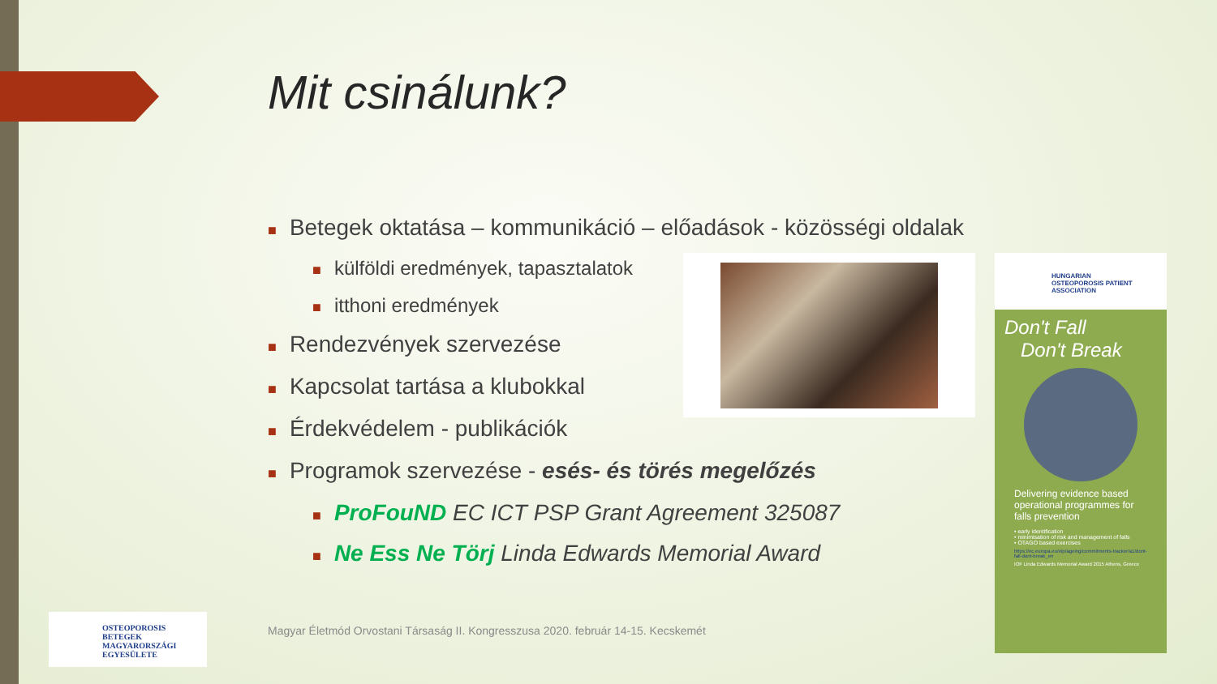Mit csinálunk?
■ Betegek oktatása – kommunikáció – előadások - közösségi oldalak
■ külföldi eredmények, tapasztalatok
■ itthoni eredmények
■ Rendezvények szervezése
■ Kapcsolat tartása a klubokkal
■ Érdekvédelem - publikációk
■ Programok szervezése - esés- és törés megelőzés
■ ProFouND EC ICT PSP Grant Agreement 325087
■ Ne Ess Ne Törj Linda Edwards Memorial Award
HUNGARIAN
OSTEOPOROSIS PATIENT
ASSOCIATION
Don't Fall
Don't Break
Delivering evidence based operational programmes for falls prevention
• early identification
• minimisation of risk and management of falls
• OTAGO based exercises
https://ec.europa.eu/eip/ageing/commitments-tracker/a1/dont-fall-dont-break_en
IOF Linda Edwards Memorial Award 2015 Athens, Greece
OSTEOPOROSIS BETEGEK
MAGYARORSZÁGI
EGYESÜLETE
Magyar Életmód Orvostani Társaság II. Kongresszusa 2020. február 14-15. Kecskemét